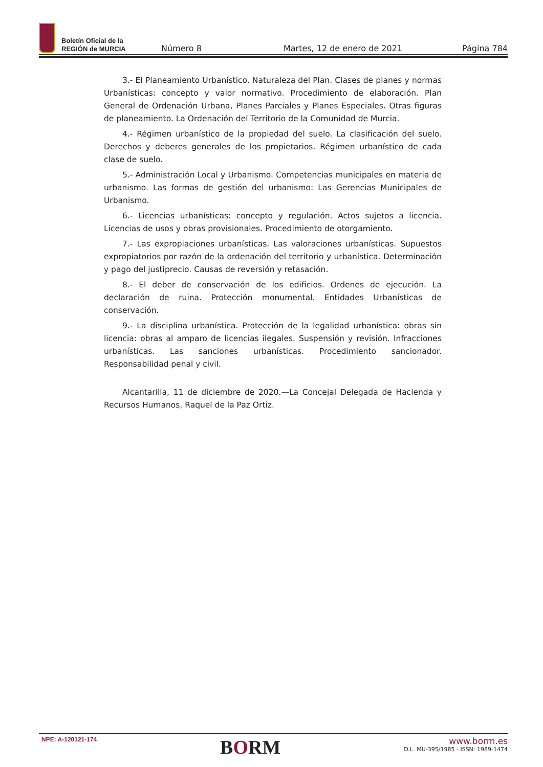Boletín Oficial de la
REGIÓN de MURCIA
Número 8 Martes, 12 de enero de 2021 Página 784
3.- El Planeamiento Urbanístico. Naturaleza del Plan. Clases de planes y normas Urbanísticas: concepto y valor normativo. Procedimiento de elaboración. Plan General de Ordenación Urbana, Planes Parciales y Planes Especiales. Otras figuras de planeamiento. La Ordenación del Territorio de la Comunidad de Murcia.
4.- Régimen urbanístico de la propiedad del suelo. La clasificación del suelo. Derechos y deberes generales de los propietarios. Régimen urbanístico de cada clase de suelo.
5.- Administración Local y Urbanismo. Competencias municipales en materia de urbanismo. Las formas de gestión del urbanismo: Las Gerencias Municipales de Urbanismo.
6.- Licencias urbanísticas: concepto y regulación. Actos sujetos a licencia. Licencias de usos y obras provisionales. Procedimiento de otorgamiento.
7.- Las expropiaciones urbanísticas. Las valoraciones urbanísticas. Supuestos expropiatorios por razón de la ordenación del territorio y urbanística. Determinación y pago del justiprecio. Causas de reversión y retasación.
8.- El deber de conservación de los edificios. Ordenes de ejecución. La declaración de ruina. Protección monumental. Entidades Urbanísticas de conservación.
9.- La disciplina urbanística. Protección de la legalidad urbanística: obras sin licencia: obras al amparo de licencias ilegales. Suspensión y revisión. Infracciones urbanísticas. Las sanciones urbanísticas. Procedimiento sancionador. Responsabilidad penal y civil.
Alcantarilla, 11 de diciembre de 2020.—La Concejal Delegada de Hacienda y Recursos Humanos, Raquel de la Paz Ortiz.
NPE: A-120121-174
BORM
www.borm.es
D.L. MU-395/1985 - ISSN: 1989-1474